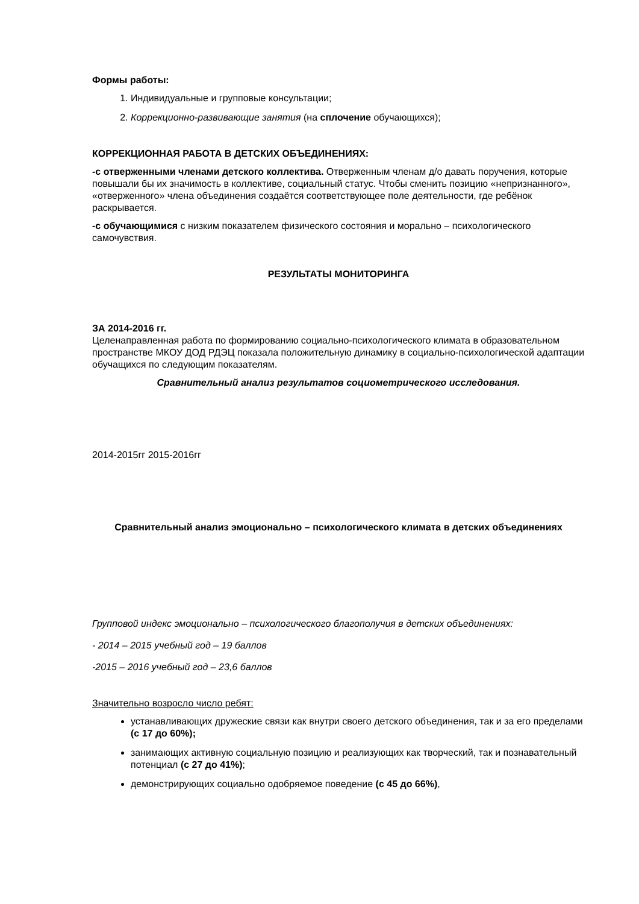Формы работы:
1. Индивидуальные и групповые консультации;
2. Коррекционно-развивающие занятия (на сплочение обучающихся);
КОРРЕКЦИОННАЯ РАБОТА В ДЕТСКИХ ОБЪЕДИНЕНИЯХ:
-с отверженными членами детского коллектива. Отверженным членам д/о давать поручения, которые повышали бы их значимость в коллективе, социальный статус. Чтобы сменить позицию «непризнанного», «отверженного» члена объединения создаётся соответствующее поле деятельности, где ребёнок раскрывается.
-с обучающимися с низким показателем физического состояния и морально – психологического самочувствия.
РЕЗУЛЬТАТЫ МОНИТОРИНГА
ЗА 2014-2016 гг.
Целенаправленная работа по формированию социально-психологического климата в образовательном пространстве МКОУ ДОД РДЭЦ показала положительную динамику в социально-психологической адаптации обучащихся по следующим показателям.
Сравнительный анализ результатов социометрического исследования.
2014-2015гг 2015-2016гг
Сравнительный анализ эмоционально – психологического климата в детских объединениях
Групповой индекс эмоционально – психологического благополучия в детских объединениях:
- 2014 – 2015 учебный год – 19 баллов
-2015 – 2016 учебный год – 23,6 баллов
Значительно возросло число ребят:
устанавливающих дружеские связи как внутри своего детского объединения, так и за его пределами (с 17 до 60%);
занимающих активную социальную позицию и реализующих как творческий, так и познавательный потенциал (с 27 до 41%);
демонстрирующих социально одобряемое поведение (с 45 до 66%),